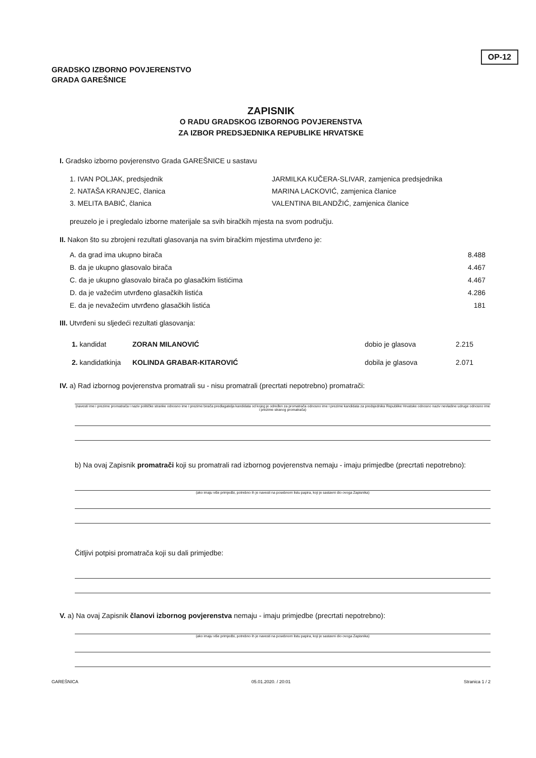OP-12
GRADSKO IZBORNO POVJERENSTVO
GRADA GAREŠNICE
ZAPISNIK
O RADU GRADSKOG IZBORNOG POVJERENSTVA
ZA IZBOR PREDSJEDNIKA REPUBLIKE HRVATSKE
I. Gradsko izborno povjerenstvo Grada GAREŠNICE u sastavu
1. IVAN POLJAK, predsjednik
2. NATAŠA KRANJEC, članica
3. MELITA BABIĆ, članica
JARMILKA KUČERA-SLIVAR, zamjenica predsjednika
MARINA LACKOVIĆ, zamjenica članice
VALENTINA BILANDŽIĆ, zamjenica članice
preuzelo je i pregledalo izborne materijale sa svih biračkih mjesta na svom području.
II. Nakon što su zbrojeni rezultati glasovanja na svim biračkim mjestima utvrđeno je:
A. da grad ima ukupno birača 8.488
B. da je ukupno glasovalo birača 4.467
C. da je ukupno glasovalo birača po glasačkim listićima 4.467
D. da je važećim utvrđeno glasačkih listića 4.286
E. da je nevažećim utvrđeno glasačkih listića 181
III. Utvrđeni su sljedeći rezultati glasovanja:
1. kandidat ZORAN MILANOVIĆ dobio je glasova 2.215
2. kandidatkinja KOLINDA GRABAR-KITAROVIĆ dobila je glasova 2.071
IV. a) Rad izbornog povjerenstva promatrali su - nisu promatrali (precrtati nepotrebno) promatrači:
(navesti ime i prezime promatrača i naziv političke stranke odnosno ime i prezime birača predlagatelja kandidata od kojeg je određen za promatrača odnosno ime i prezime kandidata za predsjednika Republike Hrvatske odnosno naziv nevladine udruge odnosno ime i prezime stranog promatrača)
b) Na ovaj Zapisnik promatrači koji su promatrali rad izbornog povjerenstva nemaju - imaju primjedbe (precrtati nepotrebno):
(ako imaju više primjedbi, potrebno ih je navesti na posebnom listu papira, koji je sastavni dio ovoga Zapisnika)
Čitljivi potpisi promatrača koji su dali primjedbe:
V. a) Na ovaj Zapisnik članovi izbornog povjerenstva nemaju - imaju primjedbe (precrtati nepotrebno):
(ako imaju više primjedbi, potrebno ih je navesti na posebnom listu papira, koji je sastavni dio ovoga Zapisnika)
GAREŠNICA 05.01.2020. / 20:01 Stranica 1 / 2